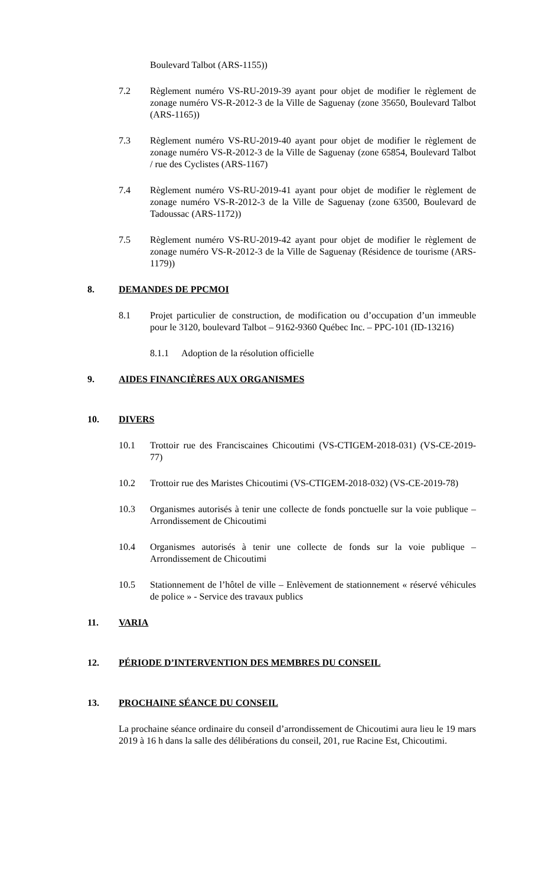Boulevard Talbot (ARS-1155))
7.2 Règlement numéro VS-RU-2019-39 ayant pour objet de modifier le règlement de zonage numéro VS-R-2012-3 de la Ville de Saguenay (zone 35650, Boulevard Talbot (ARS-1165))
7.3 Règlement numéro VS-RU-2019-40 ayant pour objet de modifier le règlement de zonage numéro VS-R-2012-3 de la Ville de Saguenay (zone 65854, Boulevard Talbot / rue des Cyclistes (ARS-1167)
7.4 Règlement numéro VS-RU-2019-41 ayant pour objet de modifier le règlement de zonage numéro VS-R-2012-3 de la Ville de Saguenay (zone 63500, Boulevard de Tadoussac (ARS-1172))
7.5 Règlement numéro VS-RU-2019-42 ayant pour objet de modifier le règlement de zonage numéro VS-R-2012-3 de la Ville de Saguenay (Résidence de tourisme (ARS-1179))
8. DEMANDES DE PPCMOI
8.1 Projet particulier de construction, de modification ou d’occupation d’un immeuble pour le 3120, boulevard Talbot – 9162-9360 Québec Inc. – PPC-101 (ID-13216)
8.1.1 Adoption de la résolution officielle
9. AIDES FINANCIÈRES AUX ORGANISMES
10. DIVERS
10.1 Trottoir rue des Franciscaines Chicoutimi (VS-CTIGEM-2018-031) (VS-CE-2019-77)
10.2 Trottoir rue des Maristes Chicoutimi (VS-CTIGEM-2018-032) (VS-CE-2019-78)
10.3 Organismes autorisés à tenir une collecte de fonds ponctuelle sur la voie publique – Arrondissement de Chicoutimi
10.4 Organismes autorisés à tenir une collecte de fonds sur la voie publique – Arrondissement de Chicoutimi
10.5 Stationnement de l’hôtel de ville – Enlèvement de stationnement « réservé véhicules de police » - Service des travaux publics
11. VARIA
12. PÉRIODE D’INTERVENTION DES MEMBRES DU CONSEIL
13. PROCHAINE SÉANCE DU CONSEIL
La prochaine séance ordinaire du conseil d’arrondissement de Chicoutimi aura lieu le 19 mars 2019 à 16 h dans la salle des délibérations du conseil, 201, rue Racine Est, Chicoutimi.